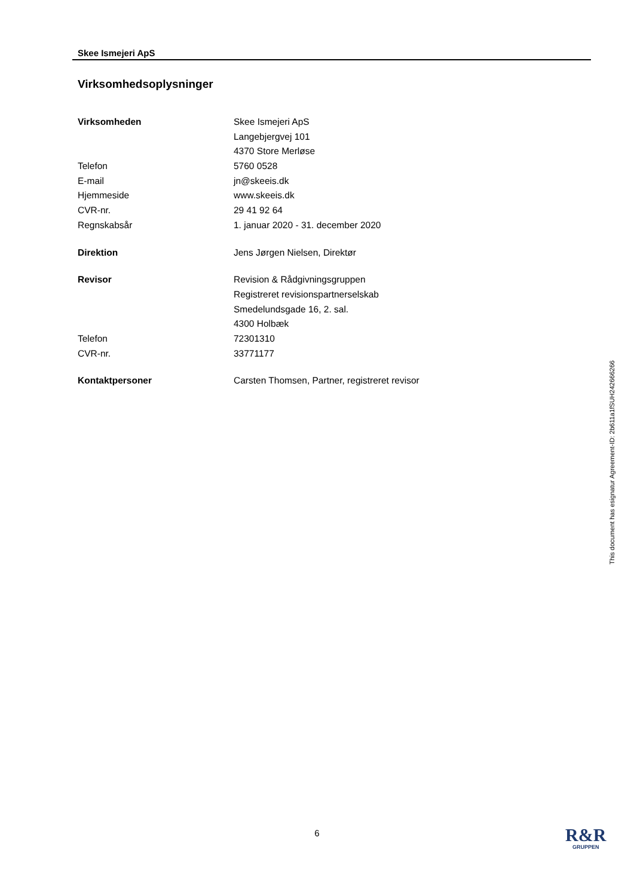Skee Ismejeri ApS
Virksomhedsoplysninger
| Virksomheden | Skee Ismejeri ApS |
| | Langebjergvej 101 |
| | 4370 Store Merløse |
| Telefon | 5760 0528 |
| E-mail | jn@skeeis.dk |
| Hjemmeside | www.skeeis.dk |
| CVR-nr. | 29 41 92 64 |
| Regnskabsår | 1. januar 2020 - 31. december 2020 |
| Direktion | Jens Jørgen Nielsen, Direktør |
| Revisor | Revision & Rådgivningsgruppen |
| | Registreret revisionspartnerselskab |
| | Smedelundsgade 16, 2. sal. |
| | 4300 Holbæk |
| Telefon | 72301310 |
| CVR-nr. | 33771177 |
| Kontaktpersoner | Carsten Thomsen, Partner, registreret revisor |
This document has esignatur Agreement-ID: 2b611a1fSUH242666266
6 R&R
GRUPPEN